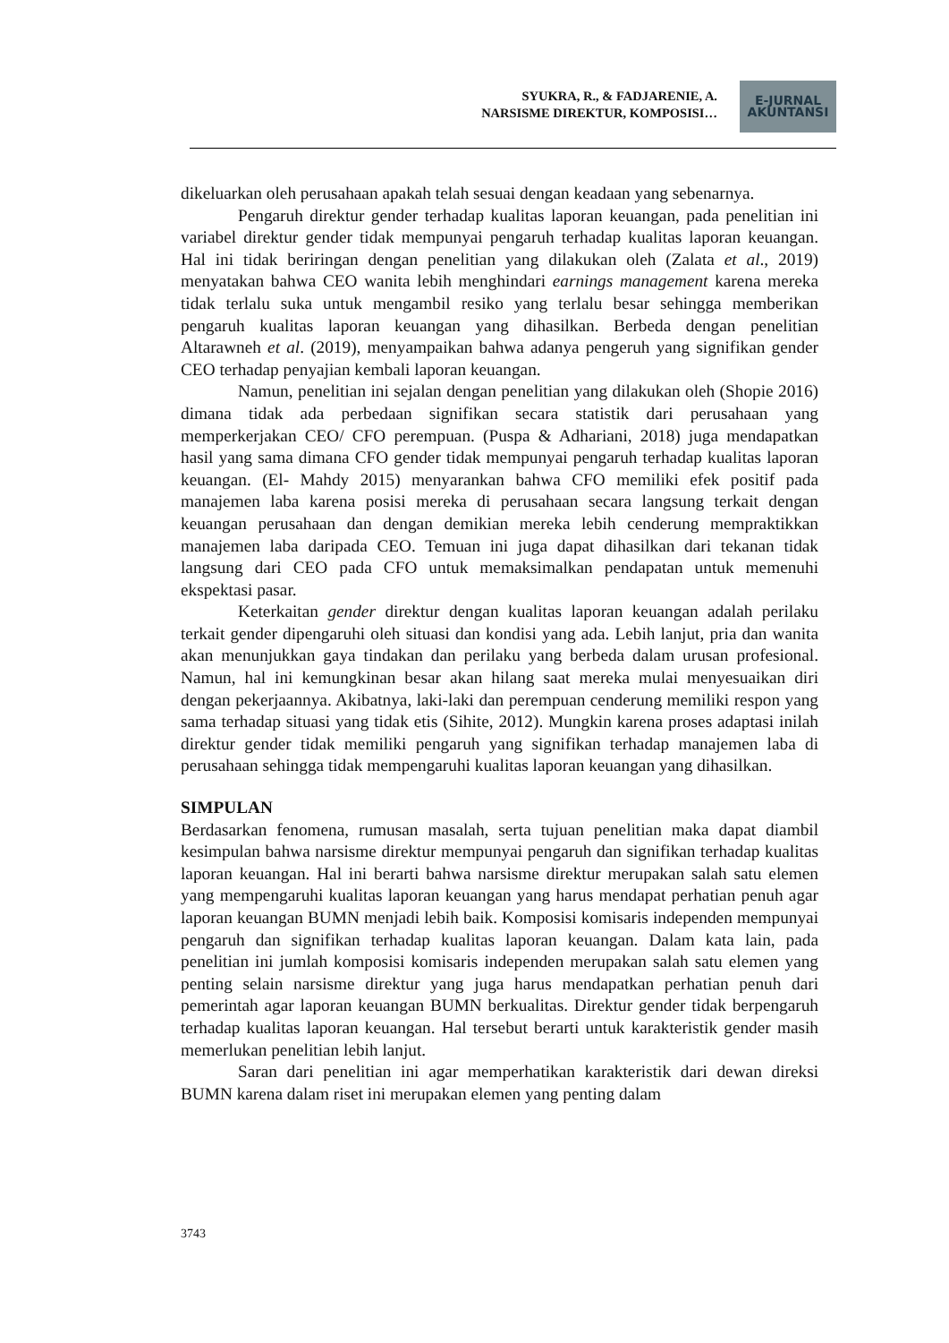SYUKRA, R., & FADJARENIE, A.
NARSISME DIREKTUR, KOMPOSISI…
E-JURNAL
AKUNTANSI
dikeluarkan oleh perusahaan apakah telah sesuai dengan keadaan yang sebenarnya.
Pengaruh direktur gender terhadap kualitas laporan keuangan, pada penelitian ini variabel direktur gender tidak mempunyai pengaruh terhadap kualitas laporan keuangan. Hal ini tidak beriringan dengan penelitian yang dilakukan oleh (Zalata et al., 2019) menyatakan bahwa CEO wanita lebih menghindari earnings management karena mereka tidak terlalu suka untuk mengambil resiko yang terlalu besar sehingga memberikan pengaruh kualitas laporan keuangan yang dihasilkan. Berbeda dengan penelitian Altarawneh et al. (2019), menyampaikan bahwa adanya pengeruh yang signifikan gender CEO terhadap penyajian kembali laporan keuangan.
Namun, penelitian ini sejalan dengan penelitian yang dilakukan oleh (Shopie 2016) dimana tidak ada perbedaan signifikan secara statistik dari perusahaan yang memperkerjakan CEO/ CFO perempuan. (Puspa & Adhariani, 2018) juga mendapatkan hasil yang sama dimana CFO gender tidak mempunyai pengaruh terhadap kualitas laporan keuangan. (El- Mahdy 2015) menyarankan bahwa CFO memiliki efek positif pada manajemen laba karena posisi mereka di perusahaan secara langsung terkait dengan keuangan perusahaan dan dengan demikian mereka lebih cenderung mempraktikkan manajemen laba daripada CEO. Temuan ini juga dapat dihasilkan dari tekanan tidak langsung dari CEO pada CFO untuk memaksimalkan pendapatan untuk memenuhi ekspektasi pasar.
Keterkaitan gender direktur dengan kualitas laporan keuangan adalah perilaku terkait gender dipengaruhi oleh situasi dan kondisi yang ada. Lebih lanjut, pria dan wanita akan menunjukkan gaya tindakan dan perilaku yang berbeda dalam urusan profesional. Namun, hal ini kemungkinan besar akan hilang saat mereka mulai menyesuaikan diri dengan pekerjaannya. Akibatnya, laki-laki dan perempuan cenderung memiliki respon yang sama terhadap situasi yang tidak etis (Sihite, 2012). Mungkin karena proses adaptasi inilah direktur gender tidak memiliki pengaruh yang signifikan terhadap manajemen laba di perusahaan sehingga tidak mempengaruhi kualitas laporan keuangan yang dihasilkan.
SIMPULAN
Berdasarkan fenomena, rumusan masalah, serta tujuan penelitian maka dapat diambil kesimpulan bahwa narsisme direktur mempunyai pengaruh dan signifikan terhadap kualitas laporan keuangan. Hal ini berarti bahwa narsisme direktur merupakan salah satu elemen yang mempengaruhi kualitas laporan keuangan yang harus mendapat perhatian penuh agar laporan keuangan BUMN menjadi lebih baik. Komposisi komisaris independen mempunyai pengaruh dan signifikan terhadap kualitas laporan keuangan. Dalam kata lain, pada penelitian ini jumlah komposisi komisaris independen merupakan salah satu elemen yang penting selain narsisme direktur yang juga harus mendapatkan perhatian penuh dari pemerintah agar laporan keuangan BUMN berkualitas. Direktur gender tidak berpengaruh terhadap kualitas laporan keuangan. Hal tersebut berarti untuk karakteristik gender masih memerlukan penelitian lebih lanjut.
Saran dari penelitian ini agar memperhatikan karakteristik dari dewan direksi BUMN karena dalam riset ini merupakan elemen yang penting dalam
3743